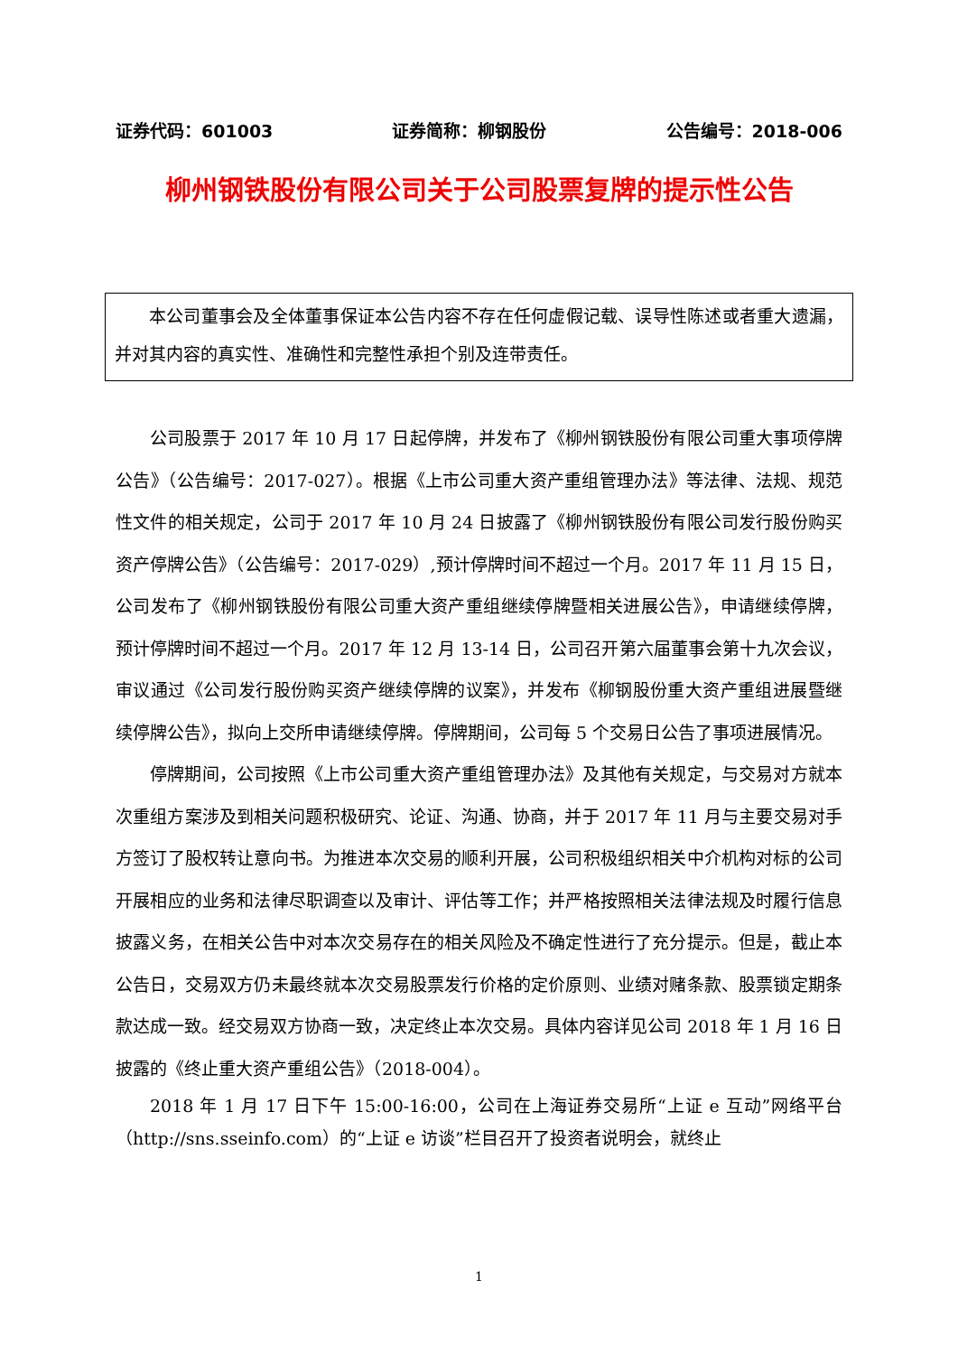证券代码：601003 证券简称：柳钢股份 公告编号：2018-006
柳州钢铁股份有限公司关于公司股票复牌的提示性公告
本公司董事会及全体董事保证本公告内容不存在任何虚假记载、误导性陈述或者重大遗漏，并对其内容的真实性、准确性和完整性承担个别及连带责任。
公司股票于 2017 年 10 月 17 日起停牌，并发布了《柳州钢铁股份有限公司重大事项停牌公告》（公告编号：2017-027）。根据《上市公司重大资产重组管理办法》等法律、法规、规范性文件的相关规定，公司于 2017 年 10 月 24 日披露了《柳州钢铁股份有限公司发行股份购买资产停牌公告》（公告编号：2017-029）,预计停牌时间不超过一个月。2017 年 11 月 15 日，公司发布了《柳州钢铁股份有限公司重大资产重组继续停牌暨相关进展公告》，申请继续停牌，预计停牌时间不超过一个月。2017 年 12 月 13-14 日，公司召开第六届董事会第十九次会议，审议通过《公司发行股份购买资产继续停牌的议案》，并发布《柳钢股份重大资产重组进展暨继续停牌公告》，拟向上交所申请继续停牌。停牌期间，公司每 5 个交易日公告了事项进展情况。
停牌期间，公司按照《上市公司重大资产重组管理办法》及其他有关规定，与交易对方就本次重组方案涉及到相关问题积极研究、论证、沟通、协商，并于 2017 年 11 月与主要交易对手方签订了股权转让意向书。为推进本次交易的顺利开展，公司积极组织相关中介机构对标的公司开展相应的业务和法律尽职调查以及审计、评估等工作；并严格按照相关法律法规及时履行信息披露义务，在相关公告中对本次交易存在的相关风险及不确定性进行了充分提示。但是，截止本公告日，交易双方仍未最终就本次交易股票发行价格的定价原则、业绩对赌条款、股票锁定期条款达成一致。经交易双方协商一致，决定终止本次交易。具体内容详见公司 2018 年 1 月 16 日披露的《终止重大资产重组公告》（2018-004）。
2018 年 1 月 17 日下午 15:00-16:00，公司在上海证券交易所“上证 e 互动”网络平台（http://sns.sseinfo.com）的“上证 e 访谈”栏目召开了投资者说明会，就终止
1